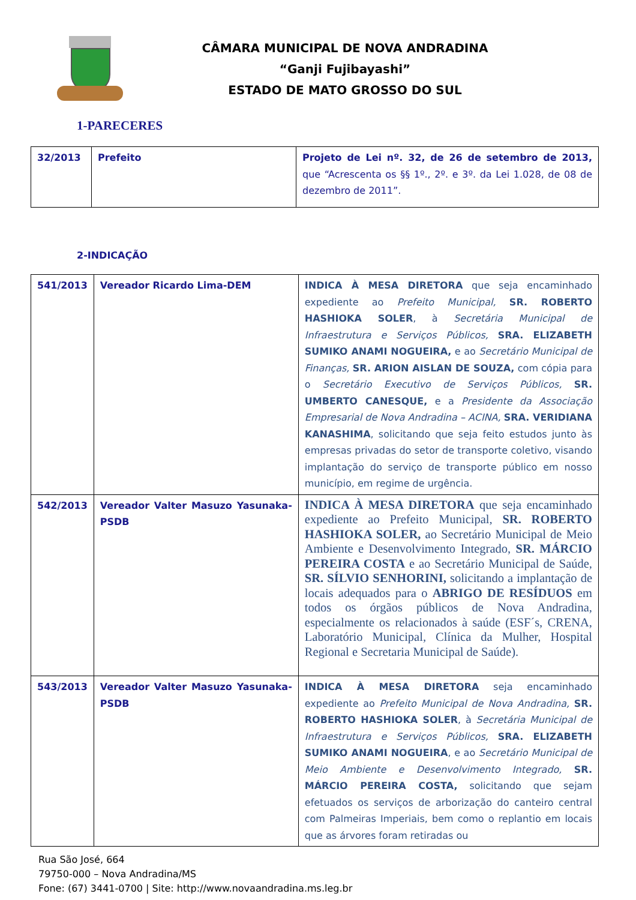CÂMARA MUNICIPAL DE NOVA ANDRADINA
“Ganji Fujibayashi”
ESTADO DE MATO GROSSO DO SUL
1-PARECERES
| 32/2013 | Prefeito | Projeto de Lei nº. 32, de 26 de setembro de 2013, que “Acrescenta os §§ 1º., 2º. e 3º. da Lei 1.028, de 08 de dezembro de 2011”. |
2-INDICAÇÃO
| 541/2013 | Vereador Ricardo Lima-DEM | INDICA À MESA DIRETORA que seja encaminhado expediente ao Prefeito Municipal, SR. ROBERTO HASHIOKA SOLER , à Secretária Municipal de Infraestrutura e Serviços Públicos, SRA. ELIZABETH SUMIKO ANAMI NOGUEIRA, e ao Secretário Municipal de Finanças, SR. ARION AISLAN DE SOUZA, com cópia para o Secretário Executivo de Serviços Públicos, SR. UMBERTO CANESQUE, e a Presidente da Associação Empresarial de Nova Andradina – ACINA, SRA. VERIDIANA KANASHIMA , solicitando que seja feito estudos junto às empresas privadas do setor de transporte coletivo, visando implantação do serviço de transporte público em nosso município, em regime de urgência. |
| 542/2013 | Vereador Valter Masuzo Yasunaka-PSDB | INDICA À MESA DIRETORA que seja encaminhado expediente ao Prefeito Municipal, SR. ROBERTO HASHIOKA SOLER, ao Secretário Municipal de Meio Ambiente e Desenvolvimento Integrado, SR. MÁRCIO PEREIRA COSTA e ao Secretário Municipal de Saúde, SR. SÍLVIO SENHORINI, solicitando a implantação de locais adequados para o ABRIGO DE RESÍDUOS em todos os órgãos públicos de Nova Andradina, especialmente os relacionados à saúde (ESF´s, CRENA, Laboratório Municipal, Clínica da Mulher, Hospital Regional e Secretaria Municipal de Saúde). |
| 543/2013 | Vereador Valter Masuzo Yasunaka-PSDB | INDICA À MESA DIRETORA seja encaminhado expediente ao Prefeito Municipal de Nova Andradina, SR. ROBERTO HASHIOKA SOLER , à Secretária Municipal de Infraestrutura e Serviços Públicos, SRA. ELIZABETH SUMIKO ANAMI NOGUEIRA , e ao Secretário Municipal de Meio Ambiente e Desenvolvimento Integrado, SR. MÁRCIO PEREIRA COSTA, solicitando que sejam efetuados os serviços de arborização do canteiro central com Palmeiras Imperiais, bem como o replantio em locais que as árvores foram retiradas ou |
Rua São José, 664
79750-000 – Nova Andradina/MS
Fone: (67) 3441-0700 | Site: http://www.novaandradina.ms.leg.br